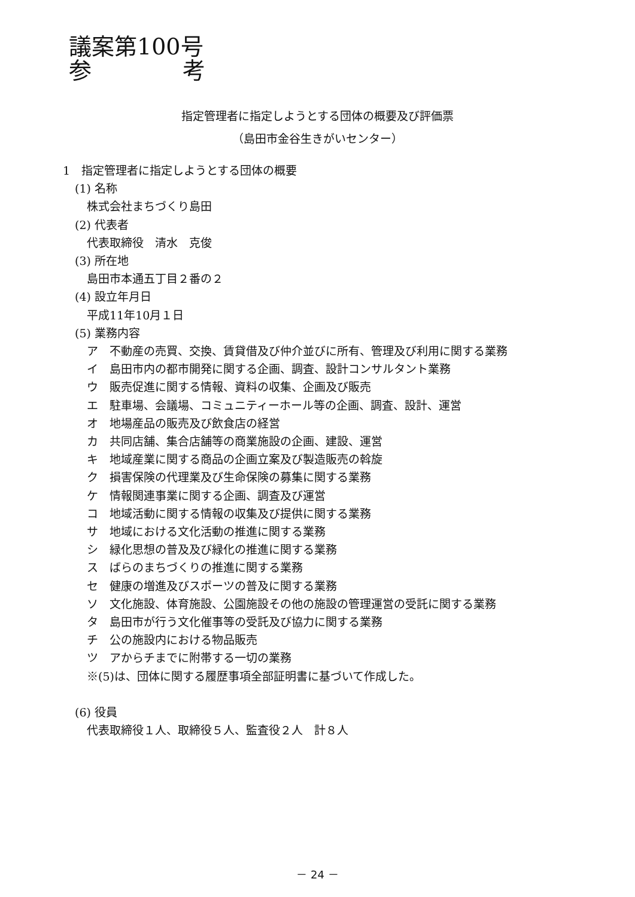議案第100号
参　　　　考
指定管理者に指定しようとする団体の概要及び評価票
（島田市金谷生きがいセンター）
1　指定管理者に指定しようとする団体の概要
(1) 名称
株式会社まちづくり島田
(2) 代表者
代表取締役　清水　克俊
(3) 所在地
島田市本通五丁目２番の２
(4) 設立年月日
平成11年10月１日
(5) 業務内容
ア　不動産の売買、交換、賃貸借及び仲介並びに所有、管理及び利用に関する業務
イ　島田市内の都市開発に関する企画、調査、設計コンサルタント業務
ウ　販売促進に関する情報、資料の収集、企画及び販売
エ　駐車場、会議場、コミュニティーホール等の企画、調査、設計、運営
オ　地場産品の販売及び飲食店の経営
カ　共同店舗、集合店舗等の商業施設の企画、建設、運営
キ　地域産業に関する商品の企画立案及び製造販売の斡旋
ク　損害保険の代理業及び生命保険の募集に関する業務
ケ　情報関連事業に関する企画、調査及び運営
コ　地域活動に関する情報の収集及び提供に関する業務
サ　地域における文化活動の推進に関する業務
シ　緑化思想の普及及び緑化の推進に関する業務
ス　ばらのまちづくりの推進に関する業務
セ　健康の増進及びスポーツの普及に関する業務
ソ　文化施設、体育施設、公園施設その他の施設の管理運営の受託に関する業務
タ　島田市が行う文化催事等の受託及び協力に関する業務
チ　公の施設内における物品販売
ツ　アからチまでに附帯する一切の業務
※(5)は、団体に関する履歴事項全部証明書に基づいて作成した。
(6) 役員
代表取締役１人、取締役５人、監査役２人　計８人
－ 24 －